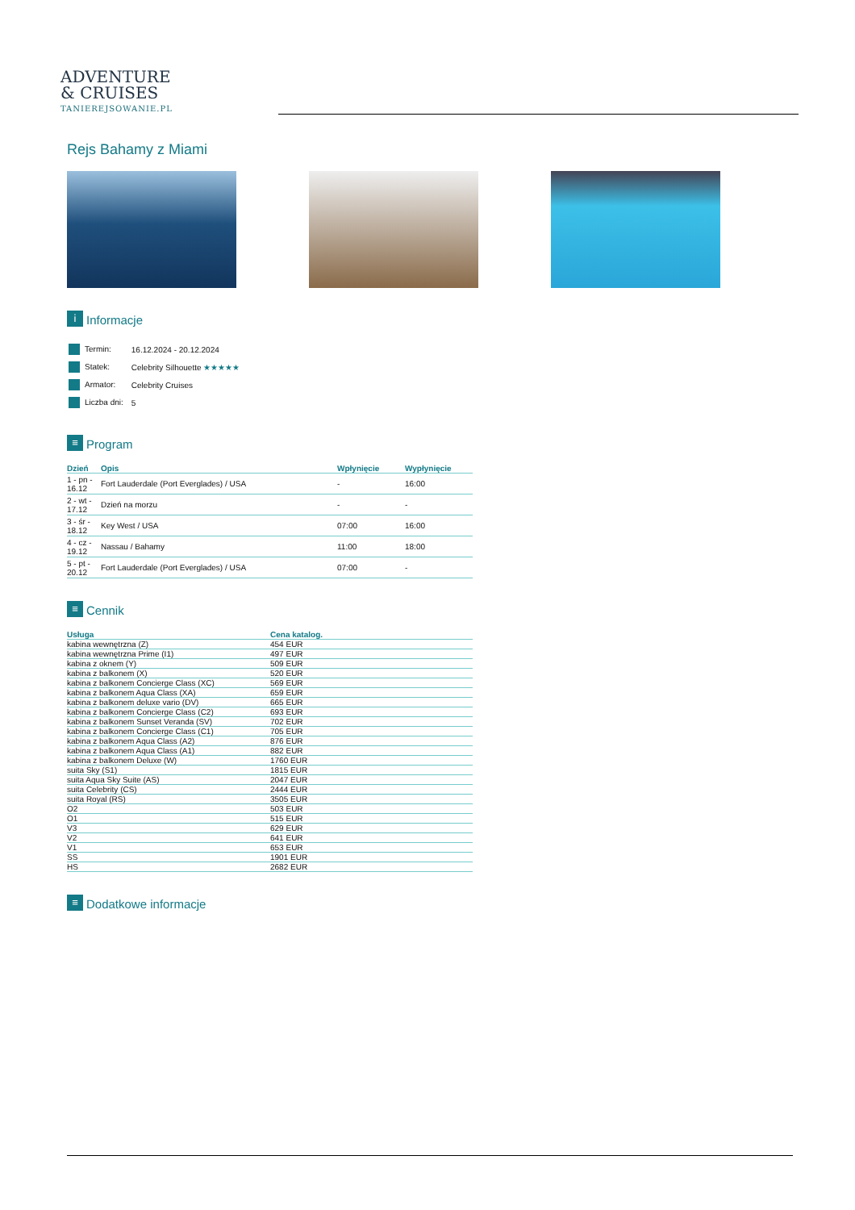ADVENTURE
& CRUISES
TANIEREJSOWANIE.PL
Rejs Bahamy z Miami
i Informacje
| Termin: | 16.12.2024 - 20.12.2024 |
| Statek: | Celebrity Silhouette ★★★★★ |
| Armator: | Celebrity Cruises |
| Liczba dni: | 5 |
≡ Program
| Dzień | Opis | Wpłynięcie | Wypłynięcie |
| --- | --- | --- | --- |
| 1 - pn - 16.12 | Fort Lauderdale (Port Everglades) / USA | - | 16:00 |
| 2 - wt - 17.12 | Dzień na morzu | - | - |
| 3 - śr - 18.12 | Key West / USA | 07:00 | 16:00 |
| 4 - cz - 19.12 | Nassau / Bahamy | 11:00 | 18:00 |
| 5 - pt - 20.12 | Fort Lauderdale (Port Everglades) / USA | 07:00 | - |
≡ Cennik
| Usługa | Cena katalog. |
| --- | --- |
| kabina wewnętrzna (Z) | 454 EUR |
| kabina wewnętrzna Prime (I1) | 497 EUR |
| kabina z oknem (Y) | 509 EUR |
| kabina z balkonem (X) | 520 EUR |
| kabina z balkonem Concierge Class (XC) | 569 EUR |
| kabina z balkonem Aqua Class (XA) | 659 EUR |
| kabina z balkonem deluxe vario (DV) | 665 EUR |
| kabina z balkonem Concierge Class (C2) | 693 EUR |
| kabina z balkonem Sunset Veranda (SV) | 702 EUR |
| kabina z balkonem Concierge Class (C1) | 705 EUR |
| kabina z balkonem Aqua Class (A2) | 876 EUR |
| kabina z balkonem Aqua Class (A1) | 882 EUR |
| kabina z balkonem Deluxe (W) | 1760 EUR |
| suita Sky (S1) | 1815 EUR |
| suita Aqua Sky Suite (AS) | 2047 EUR |
| suita Celebrity (CS) | 2444 EUR |
| suita Royal (RS) | 3505 EUR |
| O2 | 503 EUR |
| O1 | 515 EUR |
| V3 | 629 EUR |
| V2 | 641 EUR |
| V1 | 653 EUR |
| SS | 1901 EUR |
| HS | 2682 EUR |
≡ Dodatkowe informacje